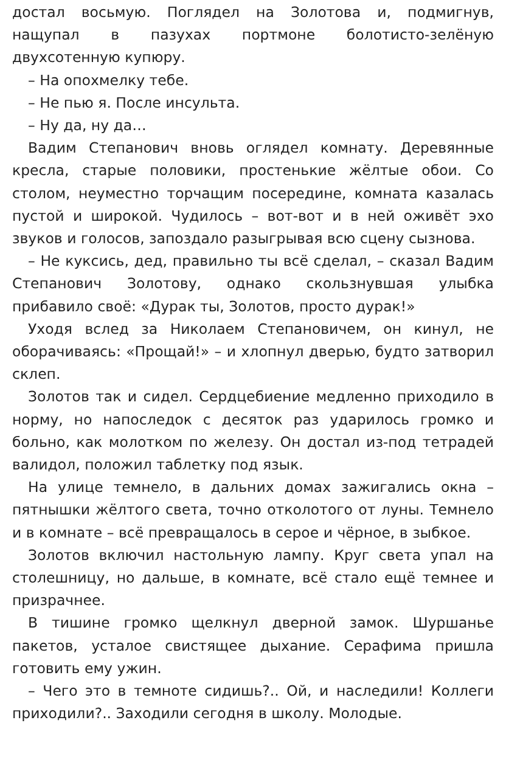достал восьмую. Поглядел на Золотова и, подмигнув, нащупал в пазухах портмоне болотисто-зелёную двухсотенную купюру.
– На опохмелку тебе.
– Не пью я. После инсульта.
– Ну да, ну да…
Вадим Степанович вновь оглядел комнату. Деревянные кресла, старые половики, простенькие жёлтые обои. Со столом, неуместно торчащим посередине, комната казалась пустой и широкой. Чудилось – вот-вот и в ней оживёт эхо звуков и голосов, запоздало разыгрывая всю сцену сызнова.
– Не куксись, дед, правильно ты всё сделал, – сказал Вадим Степанович Золотову, однако скользнувшая улыбка прибавило своё: «Дурак ты, Золотов, просто дурак!»
Уходя вслед за Николаем Степановичем, он кинул, не оборачиваясь: «Прощай!» – и хлопнул дверью, будто затворил склеп.
Золотов так и сидел. Сердцебиение медленно приходило в норму, но напоследок с десяток раз ударилось громко и больно, как молотком по железу. Он достал из-под тетрадей валидол, положил таблетку под язык.
На улице темнело, в дальних домах зажигались окна – пятнышки жёлтого света, точно отколотого от луны. Темнело и в комнате – всё превращалось в серое и чёрное, в зыбкое.
Золотов включил настольную лампу. Круг света упал на столешницу, но дальше, в комнате, всё стало ещё темнее и призрачнее.
В тишине громко щелкнул дверной замок. Шуршанье пакетов, усталое свистящее дыхание. Серафима пришла готовить ему ужин.
– Чего это в темноте сидишь?.. Ой, и наследили! Коллеги приходили?.. Заходили сегодня в школу. Молодые.